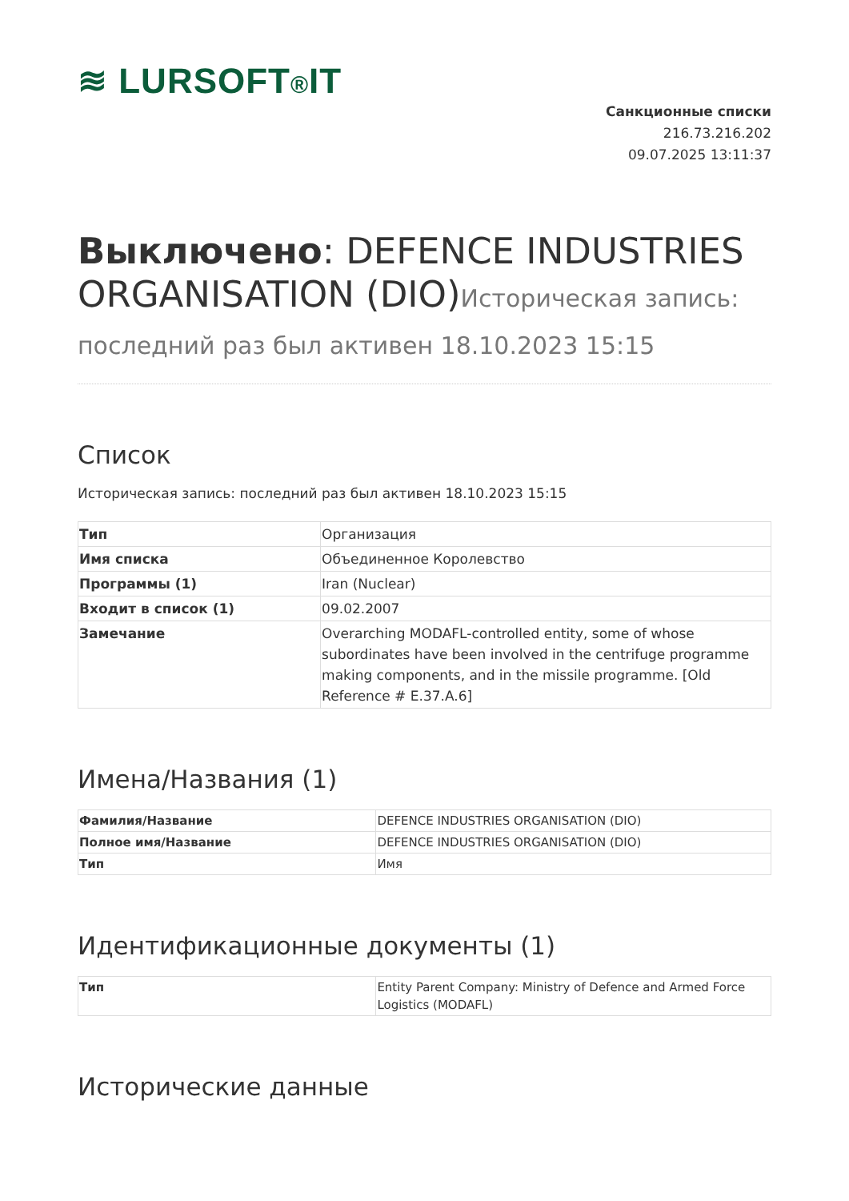≋ LURSOFT®IT
Санкционные списки
216.73.216.202
09.07.2025 13:11:37
Выключено: DEFENCE INDUSTRIES ORGANISATION (DIO)Историческая запись: последний раз был активен 18.10.2023 15:15
Список
Историческая запись: последний раз был активен 18.10.2023 15:15
| Тип | Организация |
| Имя списка | Объединенное Королевство |
| Программы (1) | Iran (Nuclear) |
| Входит в список (1) | 09.02.2007 |
| Замечание | Overarching MODAFL-controlled entity, some of whose subordinates have been involved in the centrifuge programme making components, and in the missile programme. [Old Reference # E.37.A.6] |
Имена/Названия (1)
| Фамилия/Название | DEFENCE INDUSTRIES ORGANISATION (DIO) |
| Полное имя/Название | DEFENCE INDUSTRIES ORGANISATION (DIO) |
| Тип | Имя |
Идентификационные документы (1)
| Тип | Entity Parent Company: Ministry of Defence and Armed Force Logistics (MODAFL) |
Исторические данные